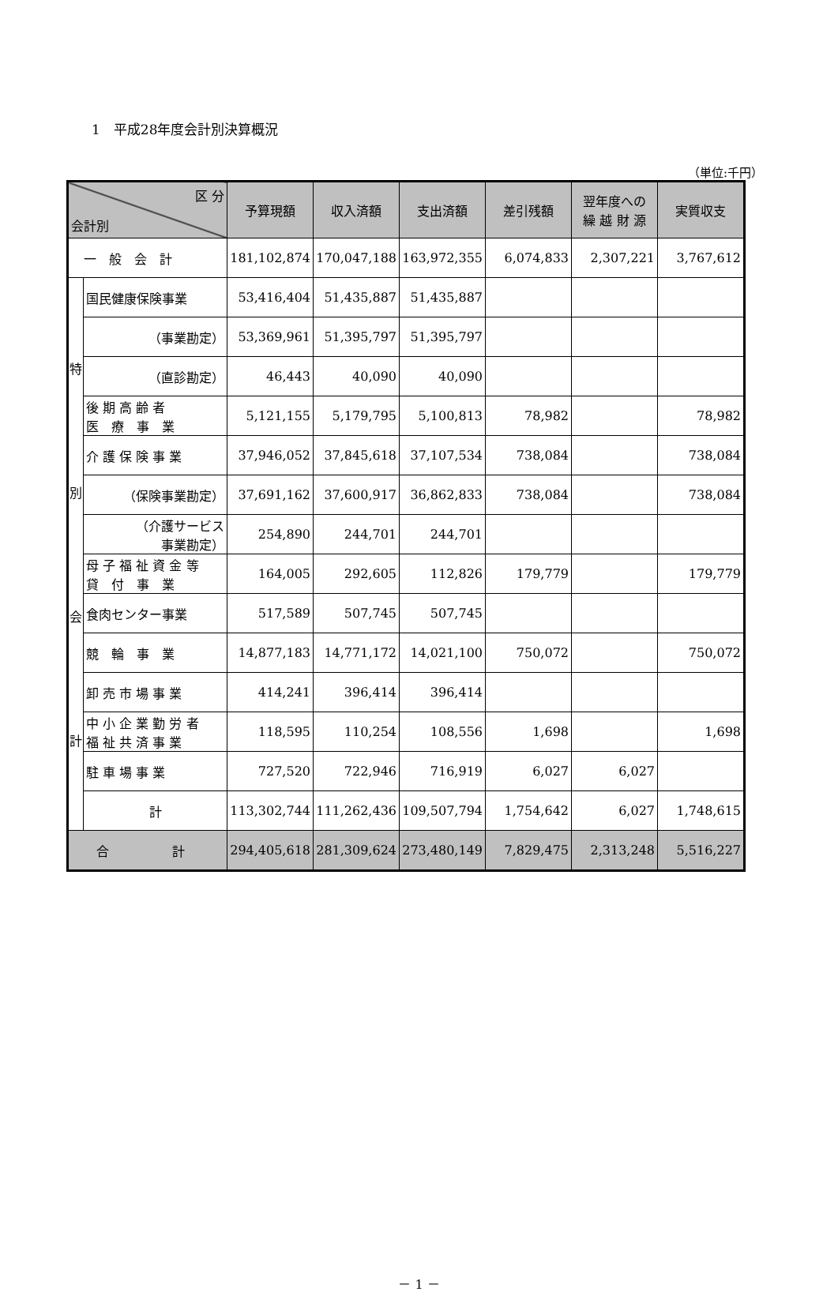1　平成28年度会計別決算概況
（単位:千円）
| 区 分 会計別 | | 予算現額 | 収入済額 | 支出済額 | 差引残額 | 翌年度への 繰 越 財 源 | 実質収支 |
| --- | --- | --- | --- | --- | --- | --- | --- |
| 一 般 会 計 | | 181,102,874 | 170,047,188 | 163,972,355 | 6,074,833 | 2,307,221 | 3,767,612 |
| 特 別 会 計 | 国民健康保険事業 | 53,416,404 | 51,435,887 | 51,435,887 | | | |
| | （事業勘定） | 53,369,961 | 51,395,797 | 51,395,797 | | | |
| | （直診勘定） | 46,443 | 40,090 | 40,090 | | | |
| | 後 期 高 齢 者 医 療 事 業 | 5,121,155 | 5,179,795 | 5,100,813 | 78,982 | | 78,982 |
| | 介 護 保 険 事 業 | 37,946,052 | 37,845,618 | 37,107,534 | 738,084 | | 738,084 |
| | （保険事業勘定） | 37,691,162 | 37,600,917 | 36,862,833 | 738,084 | | 738,084 |
| | （介護サービス 事業勘定） | 254,890 | 244,701 | 244,701 | | | |
| | 母 子 福 祉 資 金 等 貸 付 事 業 | 164,005 | 292,605 | 112,826 | 179,779 | | 179,779 |
| | 食肉センター事業 | 517,589 | 507,745 | 507,745 | | | |
| | 競 輪 事 業 | 14,877,183 | 14,771,172 | 14,021,100 | 750,072 | | 750,072 |
| | 卸 売 市 場 事 業 | 414,241 | 396,414 | 396,414 | | | |
| | 中 小 企 業 勤 労 者 福 祉 共 済 事 業 | 118,595 | 110,254 | 108,556 | 1,698 | | 1,698 |
| | 駐 車 場 事 業 | 727,520 | 722,946 | 716,919 | 6,027 | 6,027 | |
| | 計 | 113,302,744 | 111,262,436 | 109,507,794 | 1,754,642 | 6,027 | 1,748,615 |
| 合 計 | | 294,405,618 | 281,309,624 | 273,480,149 | 7,829,475 | 2,313,248 | 5,516,227 |
－ 1 －